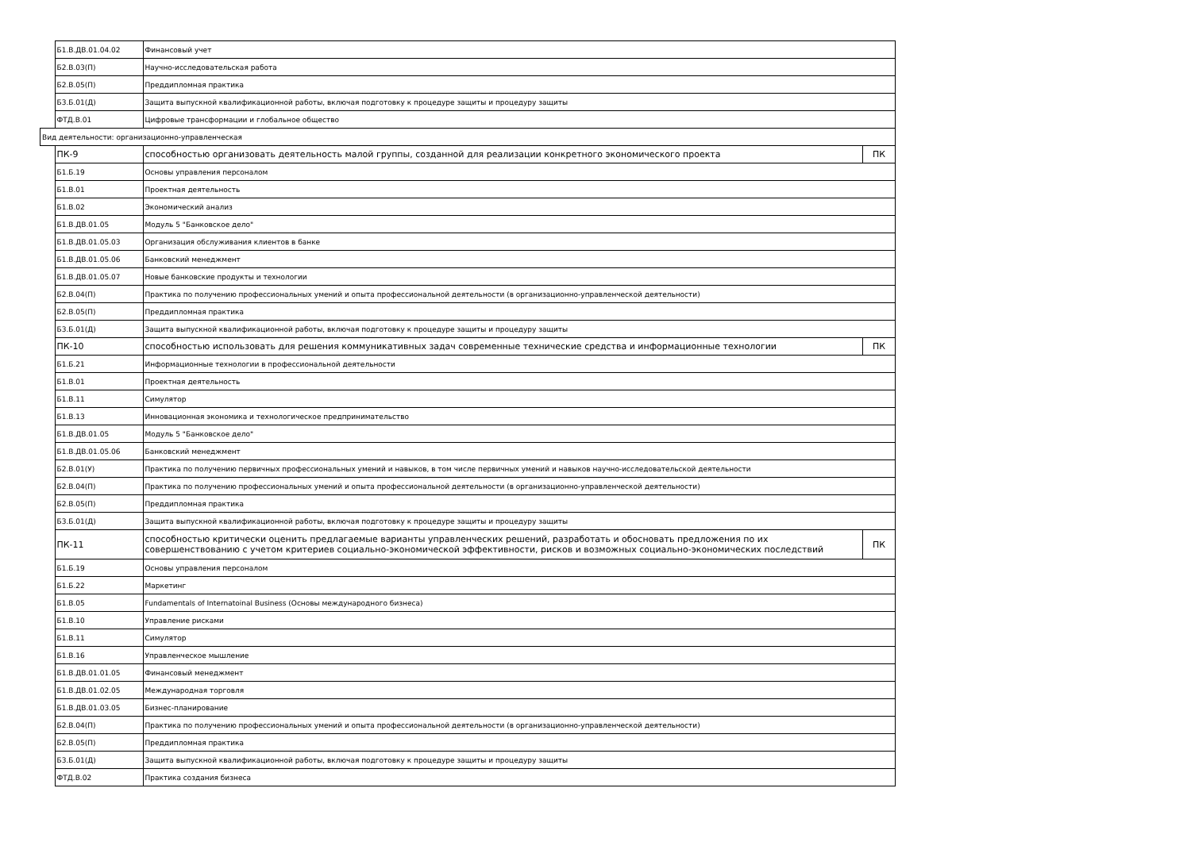| | Б1.В.ДВ.01.04.02 | Финансовый учет | |
| | Б2.В.03(П) | Научно-исследовательская работа | |
| | Б2.В.05(П) | Преддипломная практика | |
| | Б3.Б.01(Д) | Защита выпускной квалификационной работы, включая подготовку к процедуре защиты и процедуру защиты | |
| | ФТД.В.01 | Цифровые трансформации и глобальное общество | |
| Вид деятельности: организационно-управленческая | | | |
| | ПК-9 | способностью организовать деятельность малой группы, созданной для реализации конкретного экономического проекта | ПК |
| | Б1.Б.19 | Основы управления персоналом | |
| | Б1.В.01 | Проектная деятельность | |
| | Б1.В.02 | Экономический анализ | |
| | Б1.В.ДВ.01.05 | Модуль 5 "Банковское дело" | |
| | Б1.В.ДВ.01.05.03 | Организация обслуживания клиентов в банке | |
| | Б1.В.ДВ.01.05.06 | Банковский менеджмент | |
| | Б1.В.ДВ.01.05.07 | Новые банковские продукты и технологии | |
| | Б2.В.04(П) | Практика по получению профессиональных умений и опыта профессиональной деятельности (в организационно-управленческой деятельности) | |
| | Б2.В.05(П) | Преддипломная практика | |
| | Б3.Б.01(Д) | Защита выпускной квалификационной работы, включая подготовку к процедуре защиты и процедуру защиты | |
| | ПК-10 | способностью использовать для решения коммуникативных задач современные технические средства и информационные технологии | ПК |
| | Б1.Б.21 | Информационные технологии в профессиональной деятельности | |
| | Б1.В.01 | Проектная деятельность | |
| | Б1.В.11 | Симулятор | |
| | Б1.В.13 | Инновационная экономика и технологическое предпринимательство | |
| | Б1.В.ДВ.01.05 | Модуль 5 "Банковское дело" | |
| | Б1.В.ДВ.01.05.06 | Банковский менеджмент | |
| | Б2.В.01(У) | Практика по получению первичных профессиональных умений и навыков, в том числе первичных умений и навыков научно-исследовательской деятельности | |
| | Б2.В.04(П) | Практика по получению профессиональных умений и опыта профессиональной деятельности (в организационно-управленческой деятельности) | |
| | Б2.В.05(П) | Преддипломная практика | |
| | Б3.Б.01(Д) | Защита выпускной квалификационной работы, включая подготовку к процедуре защиты и процедуру защиты | |
| | ПК-11 | способностью критически оценить предлагаемые варианты управленческих решений, разработать и обосновать предложения по их совершенствованию с учетом критериев социально-экономической эффективности, рисков и возможных социально-экономических последствий | ПК |
| | Б1.Б.19 | Основы управления персоналом | |
| | Б1.Б.22 | Маркетинг | |
| | Б1.В.05 | Fundamentals of Internatoinal Business (Основы международного бизнеса) | |
| | Б1.В.10 | Управление рисками | |
| | Б1.В.11 | Симулятор | |
| | Б1.В.16 | Управленческое мышление | |
| | Б1.В.ДВ.01.01.05 | Финансовый менеджмент | |
| | Б1.В.ДВ.01.02.05 | Международная торговля | |
| | Б1.В.ДВ.01.03.05 | Бизнес-планирование | |
| | Б2.В.04(П) | Практика по получению профессиональных умений и опыта профессиональной деятельности (в организационно-управленческой деятельности) | |
| | Б2.В.05(П) | Преддипломная практика | |
| | Б3.Б.01(Д) | Защита выпускной квалификационной работы, включая подготовку к процедуре защиты и процедуру защиты | |
| | ФТД.В.02 | Практика создания бизнеса | |